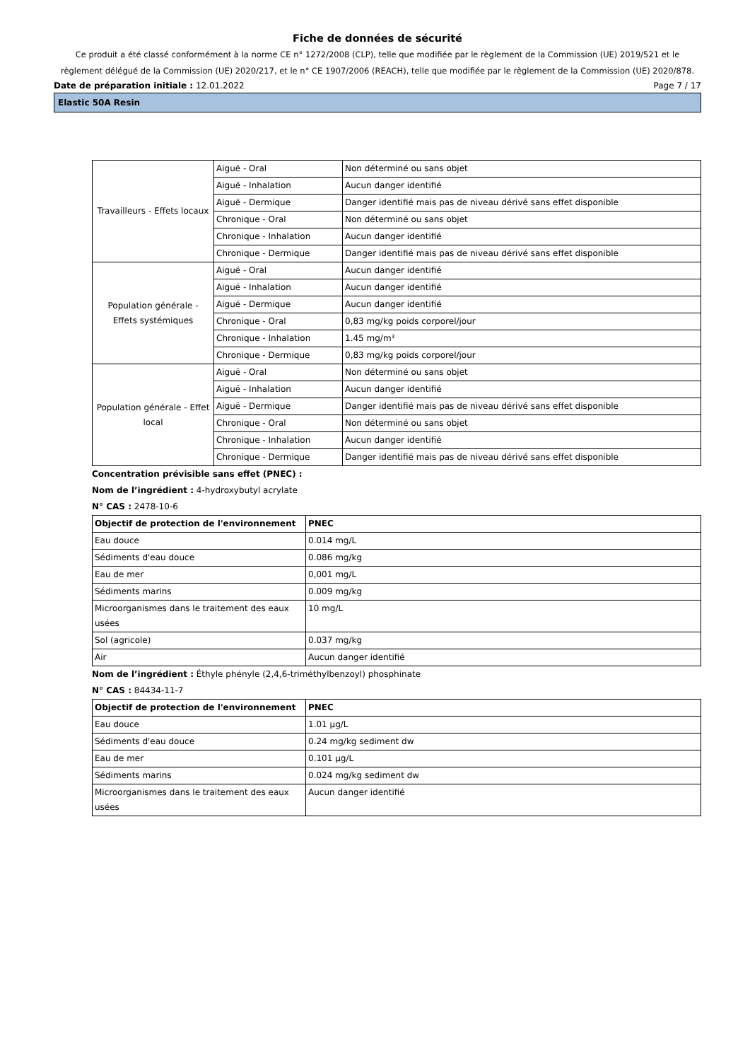Fiche de données de sécurité
Ce produit a été classé conformément à la norme CE n° 1272/2008 (CLP), telle que modifiée par le règlement de la Commission (UE) 2019/521 et le règlement délégué de la Commission (UE) 2020/217, et le n° CE 1907/2006 (REACH), telle que modifiée par le règlement de la Commission (UE) 2020/878.
Date de préparation initiale : 12.01.2022 Page 7 / 17
Elastic 50A Resin
| Travailleurs - Effets locaux | Aiguë - Oral | Non déterminé ou sans objet |
| | Aiguë - Inhalation | Aucun danger identifié |
| | Aiguë - Dermique | Danger identifié mais pas de niveau dérivé sans effet disponible |
| | Chronique - Oral | Non déterminé ou sans objet |
| | Chronique - Inhalation | Aucun danger identifié |
| | Chronique - Dermique | Danger identifié mais pas de niveau dérivé sans effet disponible |
| Population générale - Effets systémiques | Aiguë - Oral | Aucun danger identifié |
| | Aiguë - Inhalation | Aucun danger identifié |
| | Aiguë - Dermique | Aucun danger identifié |
| | Chronique - Oral | 0,83 mg/kg poids corporel/jour |
| | Chronique - Inhalation | 1.45 mg/m³ |
| | Chronique - Dermique | 0,83 mg/kg poids corporel/jour |
| Population générale - Effet local | Aiguë - Oral | Non déterminé ou sans objet |
| | Aiguë - Inhalation | Aucun danger identifié |
| | Aiguë - Dermique | Danger identifié mais pas de niveau dérivé sans effet disponible |
| | Chronique - Oral | Non déterminé ou sans objet |
| | Chronique - Inhalation | Aucun danger identifié |
| | Chronique - Dermique | Danger identifié mais pas de niveau dérivé sans effet disponible |
Concentration prévisible sans effet (PNEC) :
Nom de l’ingrédient : 4-hydroxybutyl acrylate
N° CAS : 2478-10-6
| Objectif de protection de l'environnement | PNEC |
| --- | --- |
| Eau douce | 0.014 mg/L |
| Sédiments d'eau douce | 0.086 mg/kg |
| Eau de mer | 0,001 mg/L |
| Sédiments marins | 0.009 mg/kg |
| Microorganismes dans le traitement des eaux usées | 10 mg/L |
| Sol (agricole) | 0.037 mg/kg |
| Air | Aucun danger identifié |
Nom de l’ingrédient : Éthyle phényle (2,4,6-triméthylbenzoyl) phosphinate
N° CAS : 84434-11-7
| Objectif de protection de l'environnement | PNEC |
| --- | --- |
| Eau douce | 1.01 µg/L |
| Sédiments d'eau douce | 0.24 mg/kg sediment dw |
| Eau de mer | 0.101 µg/L |
| Sédiments marins | 0.024 mg/kg sediment dw |
| Microorganismes dans le traitement des eaux usées | Aucun danger identifié |